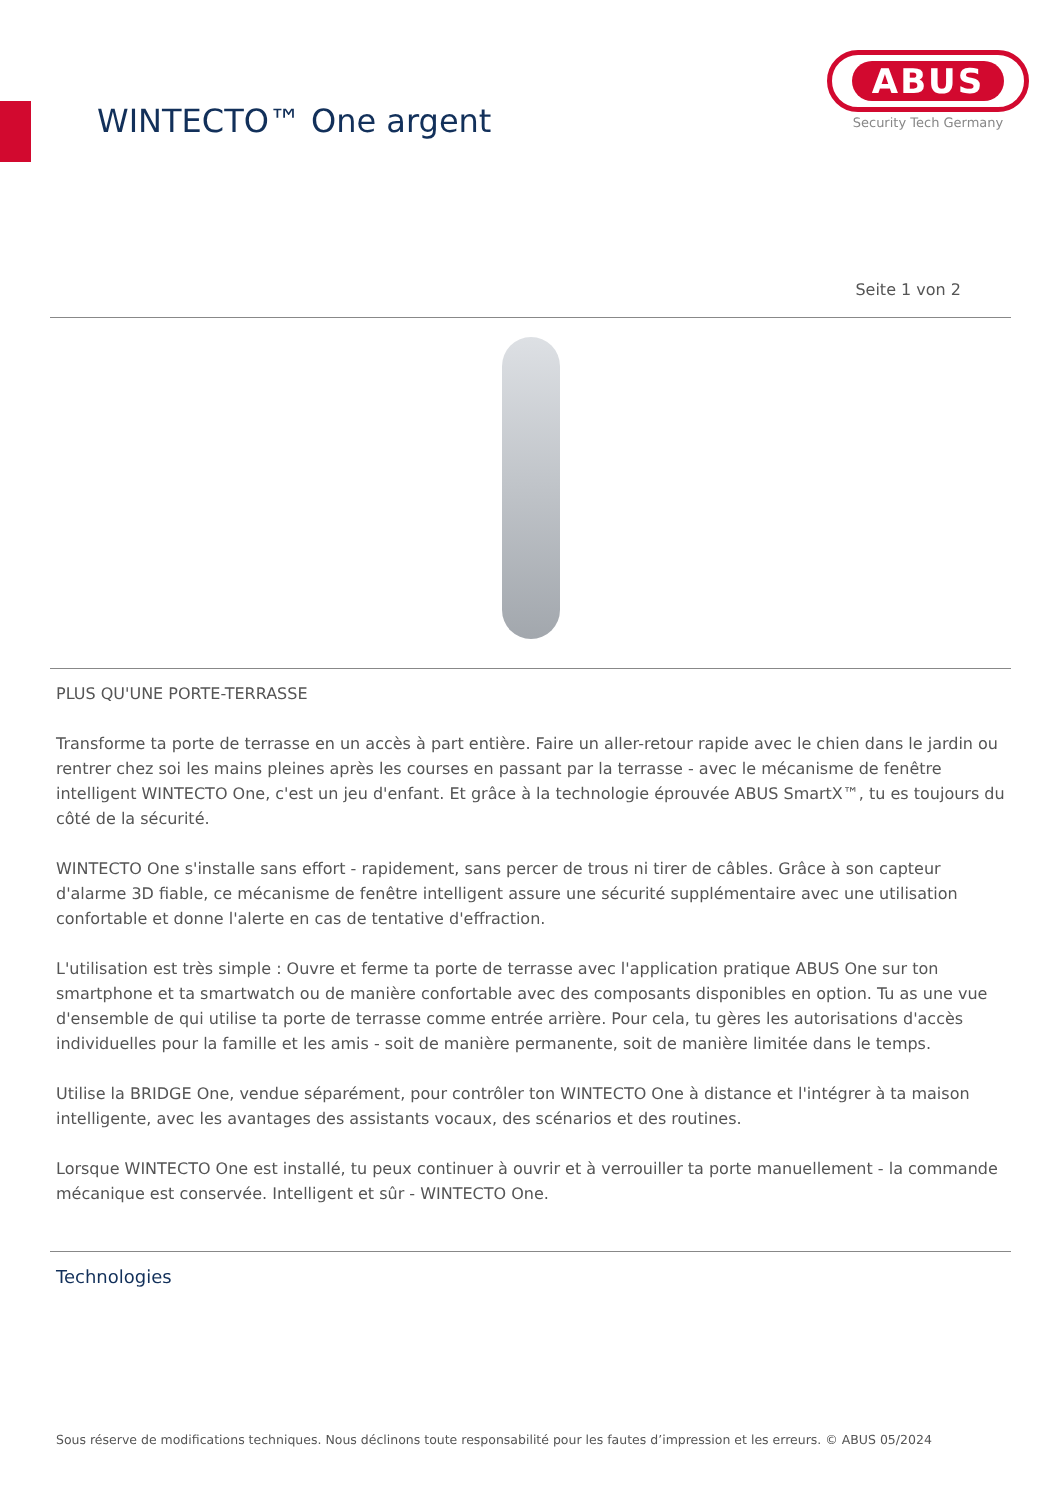WINTECTO™ One argent
ABUS
Security Tech Germany
Seite 1 von 2
PLUS QU'UNE PORTE-TERRASSE
Transforme ta porte de terrasse en un accès à part entière. Faire un aller-retour rapide avec le chien dans le jardin ou rentrer chez soi les mains pleines après les courses en passant par la terrasse - avec le mécanisme de fenêtre intelligent WINTECTO One, c'est un jeu d'enfant. Et grâce à la technologie éprouvée ABUS SmartX™, tu es toujours du côté de la sécurité.
WINTECTO One s'installe sans effort - rapidement, sans percer de trous ni tirer de câbles. Grâce à son capteur d'alarme 3D fiable, ce mécanisme de fenêtre intelligent assure une sécurité supplémentaire avec une utilisation confortable et donne l'alerte en cas de tentative d'effraction.
L'utilisation est très simple : Ouvre et ferme ta porte de terrasse avec l'application pratique ABUS One sur ton smartphone et ta smartwatch ou de manière confortable avec des composants disponibles en option. Tu as une vue d'ensemble de qui utilise ta porte de terrasse comme entrée arrière. Pour cela, tu gères les autorisations d'accès individuelles pour la famille et les amis - soit de manière permanente, soit de manière limitée dans le temps.
Utilise la BRIDGE One, vendue séparément, pour contrôler ton WINTECTO One à distance et l'intégrer à ta maison intelligente, avec les avantages des assistants vocaux, des scénarios et des routines.
Lorsque WINTECTO One est installé, tu peux continuer à ouvrir et à verrouiller ta porte manuellement - la commande mécanique est conservée. Intelligent et sûr - WINTECTO One.
Technologies
Sous réserve de modifications techniques. Nous déclinons toute responsabilité pour les fautes d’impression et les erreurs. © ABUS 05/2024